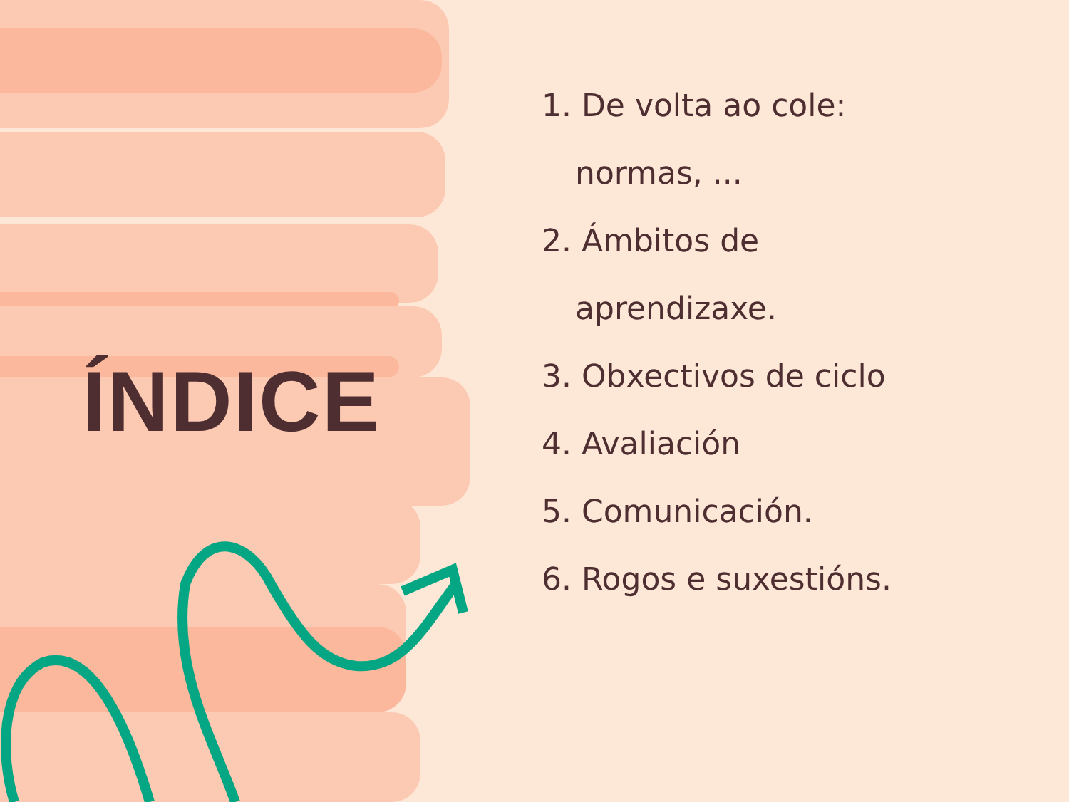ÍNDICE
1. De volta ao cole:
normas, ...
2. Ámbitos de
aprendizaxe.
3. Obxectivos de ciclo
4. Avaliación
5. Comunicación.
6. Rogos e suxestións.